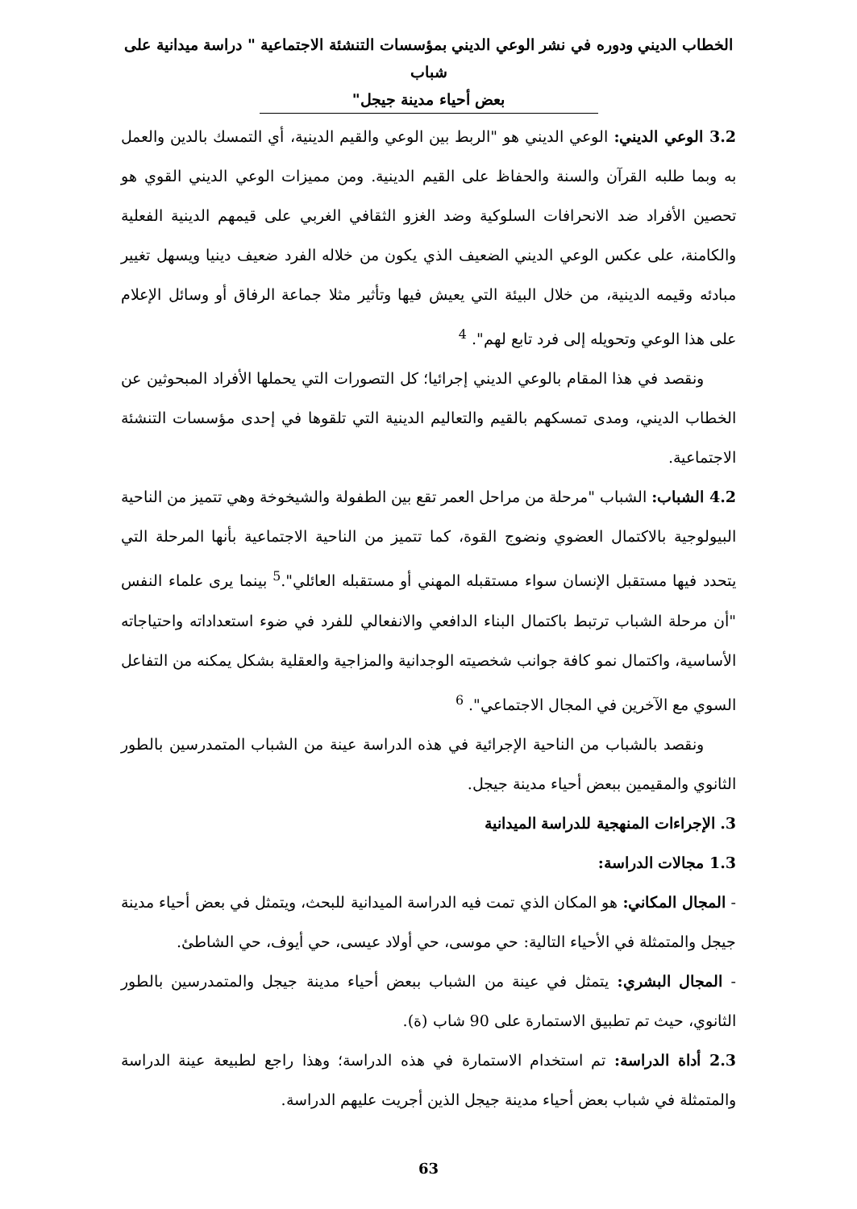الخطاب الديني ودوره في نشر الوعي الديني بمؤسسات التنشئة الاجتماعية " دراسة ميدانية على شباب
بعض أحياء مدينة جيجل"
3.2 الوعي الديني: الوعي الديني هو "الربط بين الوعي والقيم الدينية، أي التمسك بالدين والعمل به وبما طلبه القرآن والسنة والحفاظ على القيم الدينية. ومن مميزات الوعي الديني القوي هو تحصين الأفراد ضد الانحرافات السلوكية وضد الغزو الثقافي الغربي على قيمهم الدينية الفعلية والكامنة، على عكس الوعي الديني الضعيف الذي يكون من خلاله الفرد ضعيف دينيا ويسهل تغيير مبادئه وقيمه الدينية، من خلال البيئة التي يعيش فيها وتأثير مثلا جماعة الرفاق أو وسائل الإعلام على هذا الوعي وتحويله إلى فرد تابع لهم". <sup>4</sup>
ونقصد في هذا المقام بالوعي الديني إجرائيا؛ كل التصورات التي يحملها الأفراد المبحوثين عن الخطاب الديني، ومدى تمسكهم بالقيم والتعاليم الدينية التي تلقوها في إحدى مؤسسات التنشئة الاجتماعية.
4.2 الشباب: الشباب "مرحلة من مراحل العمر تقع بين الطفولة والشيخوخة وهي تتميز من الناحية البيولوجية بالاكتمال العضوي ونضوج القوة، كما تتميز من الناحية الاجتماعية بأنها المرحلة التي يتحدد فيها مستقبل الإنسان سواء مستقبله المهني أو مستقبله العائلي".<sup>5</sup> بينما يرى علماء النفس "أن مرحلة الشباب ترتبط باكتمال البناء الدافعي والانفعالي للفرد في ضوء استعداداته واحتياجاته الأساسية، واكتمال نمو كافة جوانب شخصيته الوجدانية والمزاجية والعقلية بشكل يمكنه من التفاعل السوي مع الآخرين في المجال الاجتماعي". <sup>6</sup>
ونقصد بالشباب من الناحية الإجرائية في هذه الدراسة عينة من الشباب المتمدرسين بالطور الثانوي والمقيمين ببعض أحياء مدينة جيجل.
3. الإجراءات المنهجية للدراسة الميدانية
1.3 مجالات الدراسة:
- المجال المكاني: هو المكان الذي تمت فيه الدراسة الميدانية للبحث، ويتمثل في بعض أحياء مدينة جيجل والمتمثلة في الأحياء التالية: حي موسى، حي أولاد عيسى، حي أيوف، حي الشاطئ.
- المجال البشري: يتمثل في عينة من الشباب ببعض أحياء مدينة جيجل والمتمدرسين بالطور الثانوي، حيث تم تطبيق الاستمارة على 90 شاب (ة).
2.3 أداة الدراسة: تم استخدام الاستمارة في هذه الدراسة؛ وهذا راجع لطبيعة عينة الدراسة والمتمثلة في شباب بعض أحياء مدينة جيجل الذين أجريت عليهم الدراسة.
63